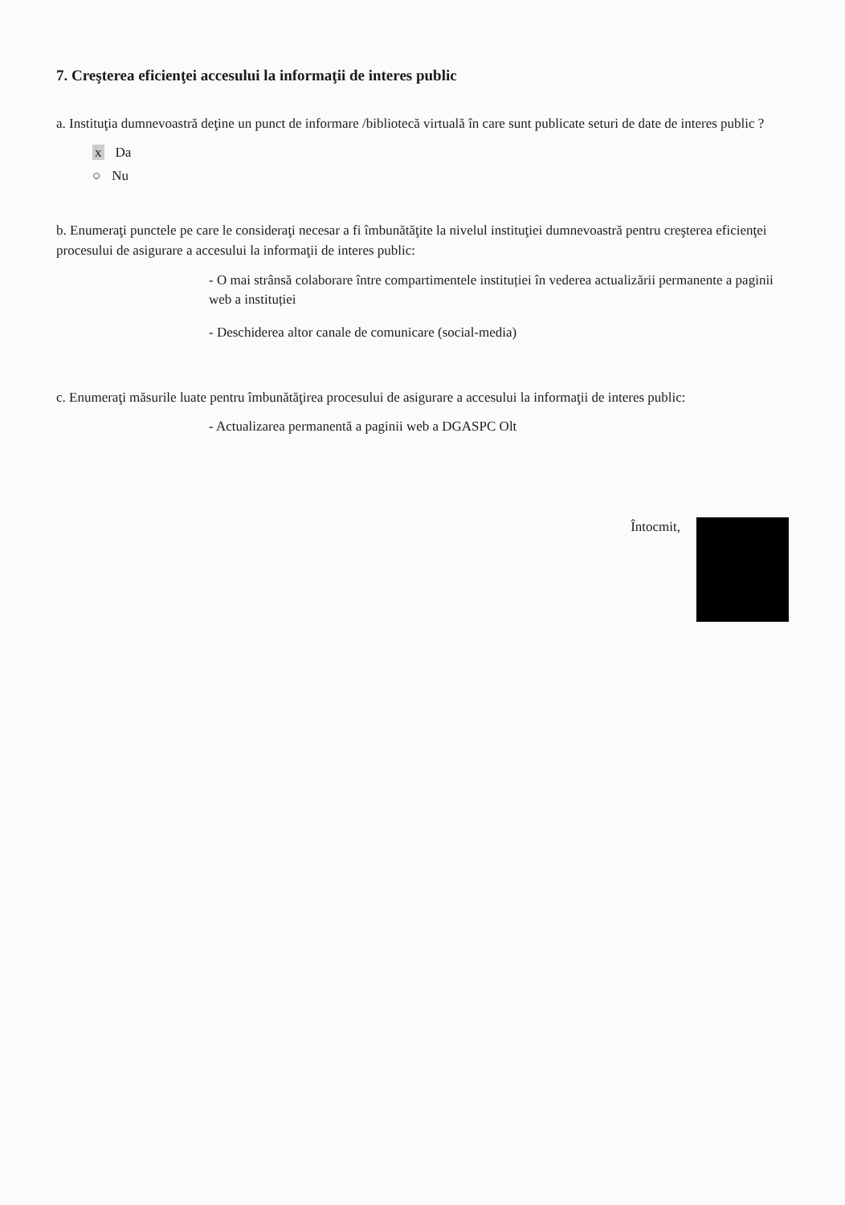7. Creşterea eficienţei accesului la informaţii de interes public
a. Instituţia dumnevoastră deţine un punct de informare /bibliotecă virtuală în care sunt publicate seturi de date de interes public ?
x Da
○ Nu
b. Enumeraţi punctele pe care le consideraţi necesar a fi îmbunătăţite la nivelul instituţiei dumnevoastră pentru creşterea eficienţei procesului de asigurare a accesului la informaţii de interes public:
- O mai strânsă colaborare între compartimentele instituției în vederea actualizării permanente a paginii web a instituției
- Deschiderea altor canale de comunicare (social-media)
c. Enumeraţi măsurile luate pentru îmbunătăţirea procesului de asigurare a accesului la informaţii de interes public:
- Actualizarea permanentă a paginii web a DGASPC Olt
Întocmit,